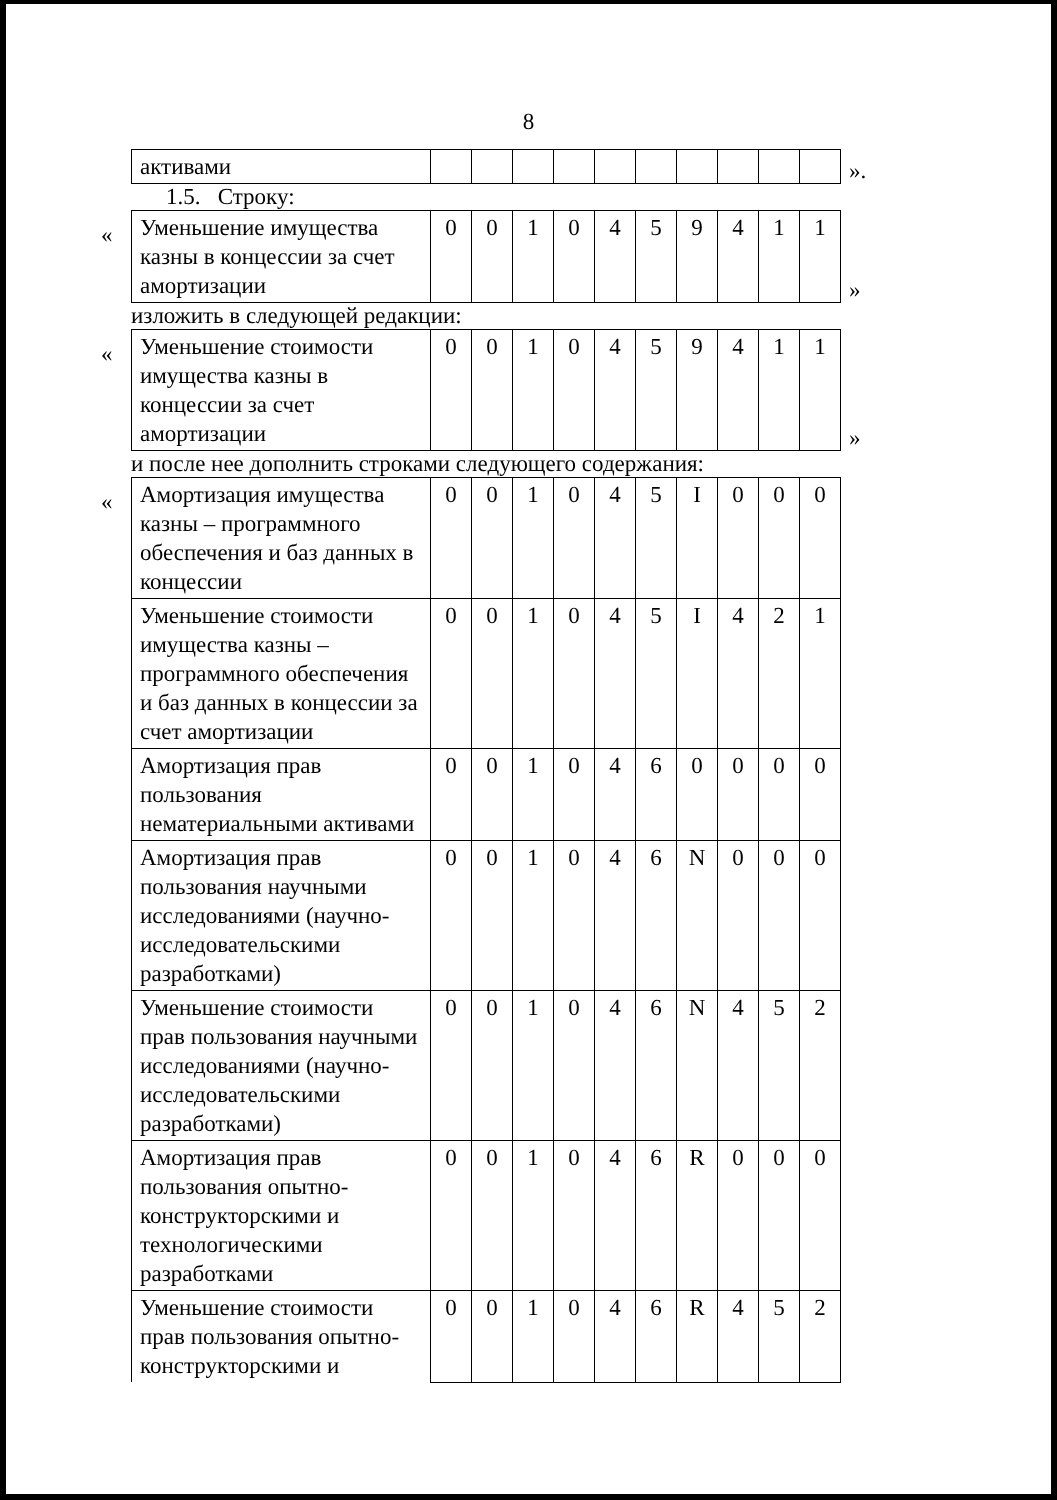8
| активами | | | | | | | | | | |
».
1.5. Строку:
«
| Уменьшение имущества казны в концессии за счет амортизации | 0 | 0 | 1 | 0 | 4 | 5 | 9 | 4 | 1 | 1 |
»
изложить в следующей редакции:
«
| Уменьшение стоимости имущества казны в концессии за счет амортизации | 0 | 0 | 1 | 0 | 4 | 5 | 9 | 4 | 1 | 1 |
»
и после нее дополнить строками следующего содержания:
«
| Амортизация имущества казны – программного обеспечения и баз данных в концессии | 0 | 0 | 1 | 0 | 4 | 5 | I | 0 | 0 | 0 |
| Уменьшение стоимости имущества казны – программного обеспечения и баз данных в концессии за счет амортизации | 0 | 0 | 1 | 0 | 4 | 5 | I | 4 | 2 | 1 |
| Амортизация прав пользования нематериальными активами | 0 | 0 | 1 | 0 | 4 | 6 | 0 | 0 | 0 | 0 |
| Амортизация прав пользования научными исследованиями (научно-исследовательскими разработками) | 0 | 0 | 1 | 0 | 4 | 6 | N | 0 | 0 | 0 |
| Уменьшение стоимости прав пользования научными исследованиями (научно-исследовательскими разработками) | 0 | 0 | 1 | 0 | 4 | 6 | N | 4 | 5 | 2 |
| Амортизация прав пользования опытно-конструкторскими и технологическими разработками | 0 | 0 | 1 | 0 | 4 | 6 | R | 0 | 0 | 0 |
| Уменьшение стоимости прав пользования опытно-конструкторскими и | 0 | 0 | 1 | 0 | 4 | 6 | R | 4 | 5 | 2 |